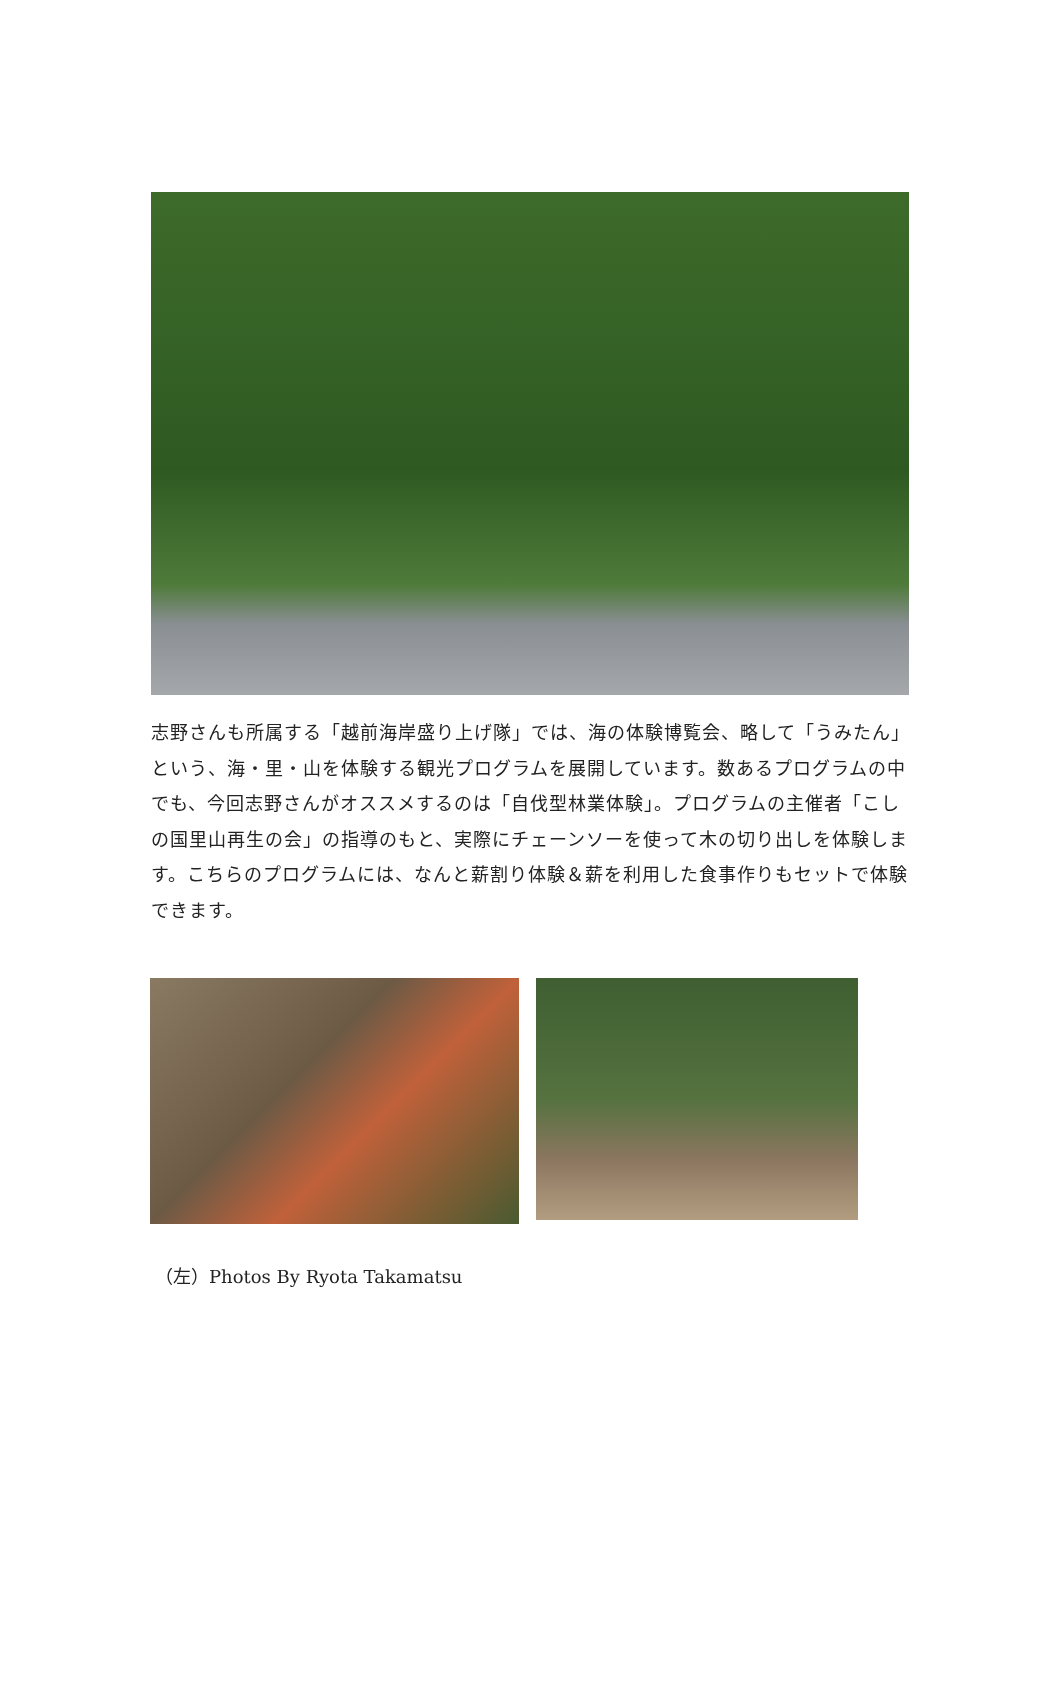志野さんも所属する「越前海岸盛り上げ隊」では、海の体験博覧会、略して「うみたん」という、海・里・山を体験する観光プログラムを展開しています。数あるプログラムの中でも、今回志野さんがオススメするのは「自伐型林業体験」。プログラムの主催者「こしの国里山再生の会」の指導のもと、実際にチェーンソーを使って木の切り出しを体験します。こちらのプログラムには、なんと薪割り体験＆薪を利用した食事作りもセットで体験できます。
（左）Photos By Ryota Takamatsu